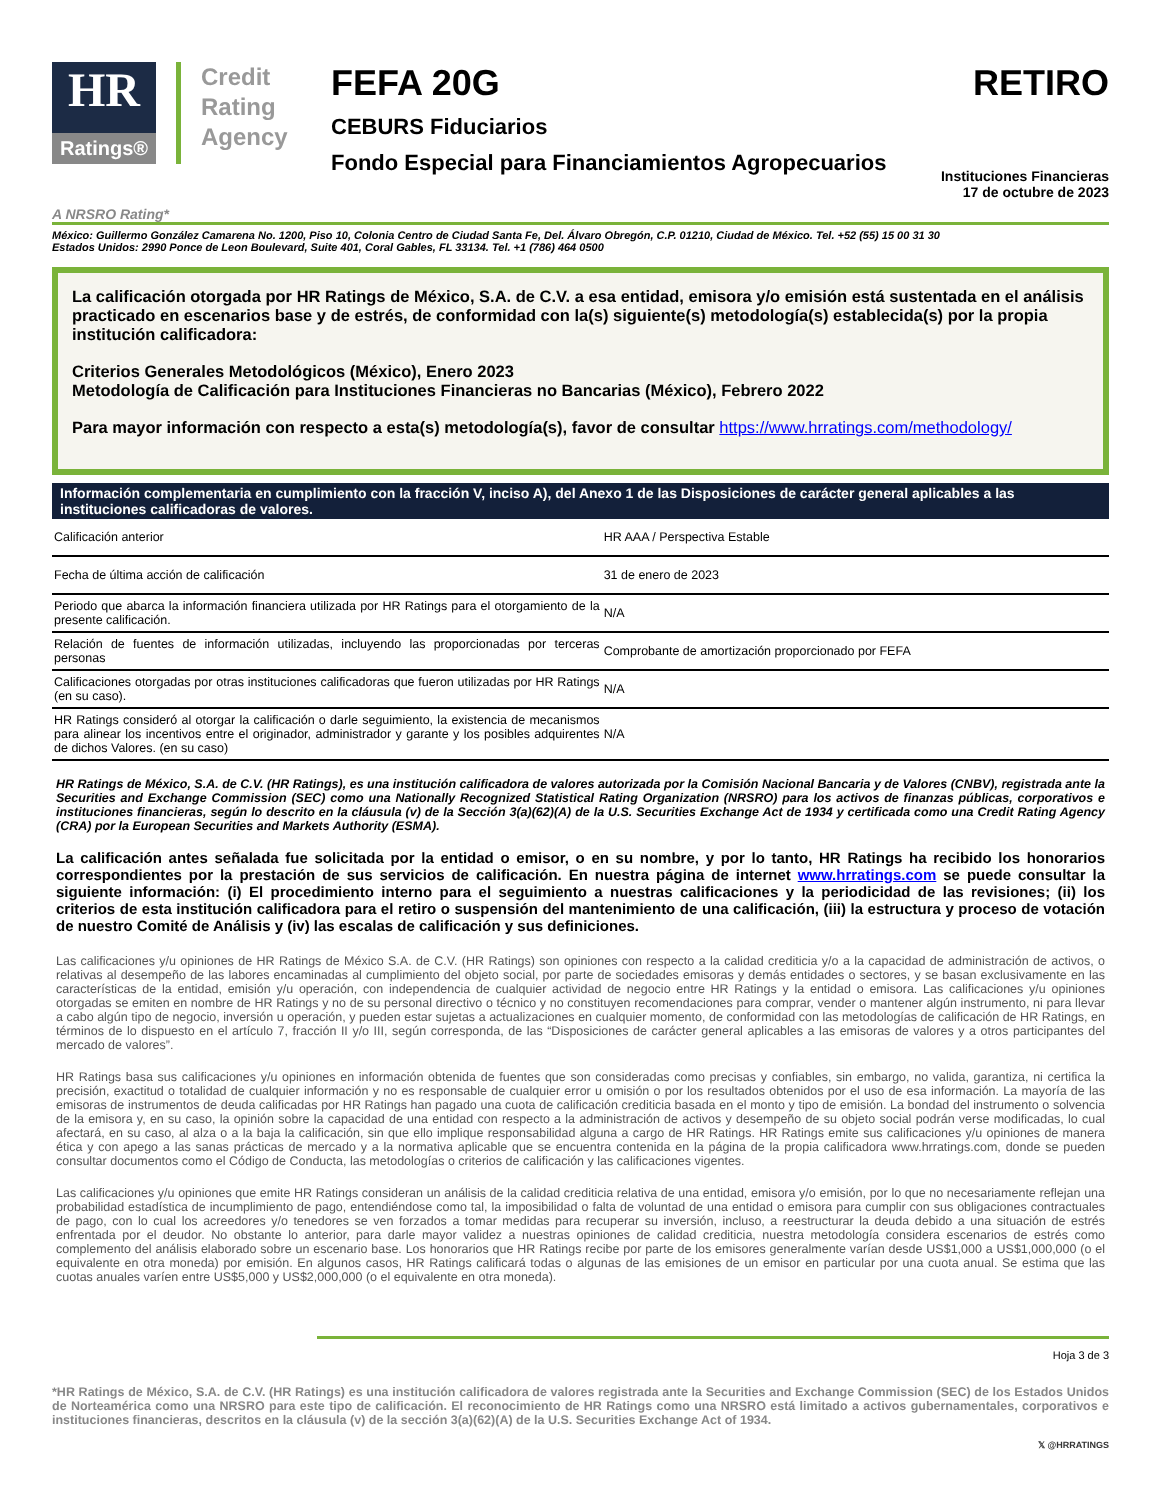HR
Ratings®
Credit Rating Agency
FEFA 20G
CEBURS Fiduciarios
Fondo Especial para Financiamientos Agropecuarios
RETIRO
Instituciones Financieras
17 de octubre de 2023
A NRSRO Rating*
México: Guillermo González Camarena No. 1200, Piso 10, Colonia Centro de Ciudad Santa Fe, Del. Álvaro Obregón, C.P. 01210, Ciudad de México. Tel. +52 (55) 15 00 31 30
Estados Unidos: 2990 Ponce de Leon Boulevard, Suite 401, Coral Gables, FL 33134. Tel. +1 (786) 464 0500
La calificación otorgada por HR Ratings de México, S.A. de C.V. a esa entidad, emisora y/o emisión está sustentada en el análisis practicado en escenarios base y de estrés, de conformidad con la(s) siguiente(s) metodología(s) establecida(s) por la propia institución calificadora:
Criterios Generales Metodológicos (México), Enero 2023
Metodología de Calificación para Instituciones Financieras no Bancarias (México), Febrero 2022
Para mayor información con respecto a esta(s) metodología(s), favor de consultar https://www.hrratings.com/methodology/
Información complementaria en cumplimiento con la fracción V, inciso A), del Anexo 1 de las Disposiciones de carácter general aplicables a las instituciones calificadoras de valores.
| Calificación anterior | HR AAA / Perspectiva Estable |
| Fecha de última acción de calificación | 31 de enero de 2023 |
| Periodo que abarca la información financiera utilizada por HR Ratings para el otorgamiento de la presente calificación. | N/A |
| Relación de fuentes de información utilizadas, incluyendo las proporcionadas por terceras personas | Comprobante de amortización proporcionado por FEFA |
| Calificaciones otorgadas por otras instituciones calificadoras que fueron utilizadas por HR Ratings (en su caso). | N/A |
| HR Ratings consideró al otorgar la calificación o darle seguimiento, la existencia de mecanismos para alinear los incentivos entre el originador, administrador y garante y los posibles adquirentes de dichos Valores. (en su caso) | N/A |
HR Ratings de México, S.A. de C.V. (HR Ratings), es una institución calificadora de valores autorizada por la Comisión Nacional Bancaria y de Valores (CNBV), registrada ante la Securities and Exchange Commission (SEC) como una Nationally Recognized Statistical Rating Organization (NRSRO) para los activos de finanzas públicas, corporativos e instituciones financieras, según lo descrito en la cláusula (v) de la Sección 3(a)(62)(A) de la U.S. Securities Exchange Act de 1934 y certificada como una Credit Rating Agency (CRA) por la European Securities and Markets Authority (ESMA).
La calificación antes señalada fue solicitada por la entidad o emisor, o en su nombre, y por lo tanto, HR Ratings ha recibido los honorarios correspondientes por la prestación de sus servicios de calificación. En nuestra página de internet www.hrratings.com se puede consultar la siguiente información: (i) El procedimiento interno para el seguimiento a nuestras calificaciones y la periodicidad de las revisiones; (ii) los criterios de esta institución calificadora para el retiro o suspensión del mantenimiento de una calificación, (iii) la estructura y proceso de votación de nuestro Comité de Análisis y (iv) las escalas de calificación y sus definiciones.
Las calificaciones y/u opiniones de HR Ratings de México S.A. de C.V. (HR Ratings) son opiniones con respecto a la calidad crediticia y/o a la capacidad de administración de activos, o relativas al desempeño de las labores encaminadas al cumplimiento del objeto social, por parte de sociedades emisoras y demás entidades o sectores, y se basan exclusivamente en las características de la entidad, emisión y/u operación, con independencia de cualquier actividad de negocio entre HR Ratings y la entidad o emisora. Las calificaciones y/u opiniones otorgadas se emiten en nombre de HR Ratings y no de su personal directivo o técnico y no constituyen recomendaciones para comprar, vender o mantener algún instrumento, ni para llevar a cabo algún tipo de negocio, inversión u operación, y pueden estar sujetas a actualizaciones en cualquier momento, de conformidad con las metodologías de calificación de HR Ratings, en términos de lo dispuesto en el artículo 7, fracción II y/o III, según corresponda, de las “Disposiciones de carácter general aplicables a las emisoras de valores y a otros participantes del mercado de valores”.
HR Ratings basa sus calificaciones y/u opiniones en información obtenida de fuentes que son consideradas como precisas y confiables, sin embargo, no valida, garantiza, ni certifica la precisión, exactitud o totalidad de cualquier información y no es responsable de cualquier error u omisión o por los resultados obtenidos por el uso de esa información. La mayoría de las emisoras de instrumentos de deuda calificadas por HR Ratings han pagado una cuota de calificación crediticia basada en el monto y tipo de emisión. La bondad del instrumento o solvencia de la emisora y, en su caso, la opinión sobre la capacidad de una entidad con respecto a la administración de activos y desempeño de su objeto social podrán verse modificadas, lo cual afectará, en su caso, al alza o a la baja la calificación, sin que ello implique responsabilidad alguna a cargo de HR Ratings. HR Ratings emite sus calificaciones y/u opiniones de manera ética y con apego a las sanas prácticas de mercado y a la normativa aplicable que se encuentra contenida en la página de la propia calificadora www.hrratings.com, donde se pueden consultar documentos como el Código de Conducta, las metodologías o criterios de calificación y las calificaciones vigentes.
Las calificaciones y/u opiniones que emite HR Ratings consideran un análisis de la calidad crediticia relativa de una entidad, emisora y/o emisión, por lo que no necesariamente reflejan una probabilidad estadística de incumplimiento de pago, entendiéndose como tal, la imposibilidad o falta de voluntad de una entidad o emisora para cumplir con sus obligaciones contractuales de pago, con lo cual los acreedores y/o tenedores se ven forzados a tomar medidas para recuperar su inversión, incluso, a reestructurar la deuda debido a una situación de estrés enfrentada por el deudor. No obstante lo anterior, para darle mayor validez a nuestras opiniones de calidad crediticia, nuestra metodología considera escenarios de estrés como complemento del análisis elaborado sobre un escenario base. Los honorarios que HR Ratings recibe por parte de los emisores generalmente varían desde US$1,000 a US$1,000,000 (o el equivalente en otra moneda) por emisión. En algunos casos, HR Ratings calificará todas o algunas de las emisiones de un emisor en particular por una cuota anual. Se estima que las cuotas anuales varíen entre US$5,000 y US$2,000,000 (o el equivalente en otra moneda).
Hoja 3 de 3
*HR Ratings de México, S.A. de C.V. (HR Ratings) es una institución calificadora de valores registrada ante la Securities and Exchange Commission (SEC) de los Estados Unidos de Norteamérica como una NRSRO para este tipo de calificación. El reconocimiento de HR Ratings como una NRSRO está limitado a activos gubernamentales, corporativos e instituciones financieras, descritos en la cláusula (v) de la sección 3(a)(62)(A) de la U.S. Securities Exchange Act of 1934.
𝕏 @HRRATINGS